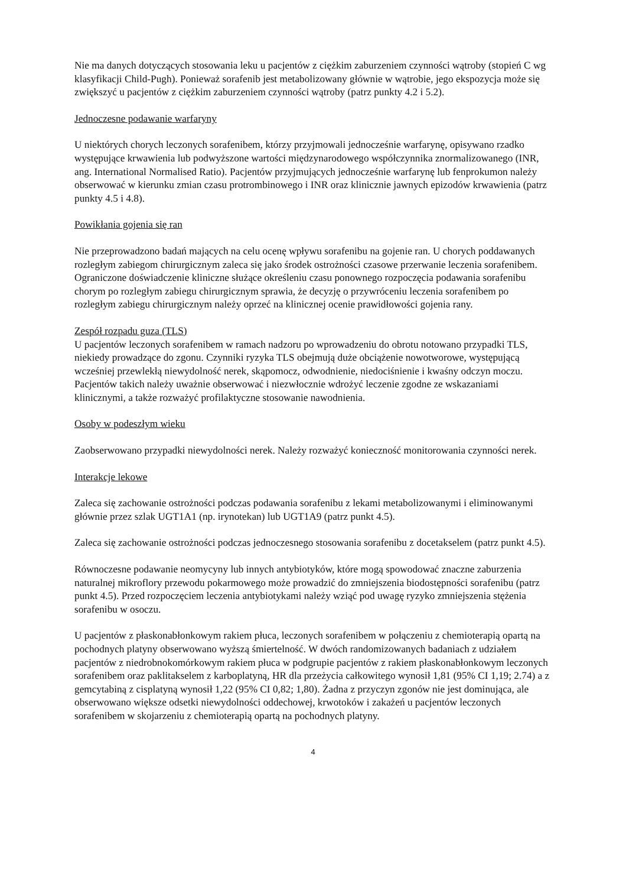Nie ma danych dotyczących stosowania leku u pacjentów z ciężkim zaburzeniem czynności wątroby (stopień C wg klasyfikacji Child-Pugh). Ponieważ sorafenib jest metabolizowany głównie w wątrobie, jego ekspozycja może się zwiększyć u pacjentów z ciężkim zaburzeniem czynności wątroby (patrz punkty 4.2 i 5.2).
Jednoczesne podawanie warfaryny
U niektórych chorych leczonych sorafenibem, którzy przyjmowali jednocześnie warfarynę, opisywano rzadko występujące krwawienia lub podwyższone wartości międzynarodowego współczynnika znormalizowanego (INR, ang. International Normalised Ratio). Pacjentów przyjmujących jednocześnie warfarynę lub fenprokumon należy obserwować w kierunku zmian czasu protrombinowego i INR oraz klinicznie jawnych epizodów krwawienia (patrz punkty 4.5 i 4.8).
Powikłania gojenia się ran
Nie przeprowadzono badań mających na celu ocenę wpływu sorafenibu na gojenie ran. U chorych poddawanych rozległym zabiegom chirurgicznym zaleca się jako środek ostrożności czasowe przerwanie leczenia sorafenibem. Ograniczone doświadczenie kliniczne służące określeniu czasu ponownego rozpoczęcia podawania sorafenibu chorym po rozległym zabiegu chirurgicznym sprawia, że decyzję o przywróceniu leczenia sorafenibem po rozległym zabiegu chirurgicznym należy oprzeć na klinicznej ocenie prawidłowości gojenia rany.
Zespół rozpadu guza (TLS)
U pacjentów leczonych sorafenibem w ramach nadzoru po wprowadzeniu do obrotu notowano przypadki TLS, niekiedy prowadzące do zgonu. Czynniki ryzyka TLS obejmują duże obciążenie nowotworowe, występującą wcześniej przewlekłą niewydolność nerek, skąpomocz, odwodnienie, niedociśnienie i kwaśny odczyn moczu. Pacjentów takich należy uważnie obserwować i niezwłocznie wdrożyć leczenie zgodne ze wskazaniami klinicznymi, a także rozważyć profilaktyczne stosowanie nawodnienia.
Osoby w podeszłym wieku
Zaobserwowano przypadki niewydolności nerek. Należy rozważyć konieczność monitorowania czynności nerek.
Interakcje lekowe
Zaleca się zachowanie ostrożności podczas podawania sorafenibu z lekami metabolizowanymi i eliminowanymi głównie przez szlak UGT1A1 (np. irynotekan) lub UGT1A9 (patrz punkt 4.5).
Zaleca się zachowanie ostrożności podczas jednoczesnego stosowania sorafenibu z docetakselem (patrz punkt 4.5).
Równoczesne podawanie neomycyny lub innych antybiotyków, które mogą spowodować znaczne zaburzenia naturalnej mikroflory przewodu pokarmowego może prowadzić do zmniejszenia biodostępności sorafenibu (patrz punkt 4.5). Przed rozpoczęciem leczenia antybiotykami należy wziąć pod uwagę ryzyko zmniejszenia stężenia sorafenibu w osoczu.
U pacjentów z płaskonabłonkowym rakiem płuca, leczonych sorafenibem w połączeniu z chemioterapią opartą na pochodnych platyny obserwowano wyższą śmiertelność. W dwóch randomizowanych badaniach z udziałem pacjentów z niedrobnokomórkowym rakiem płuca w podgrupie pacjentów z rakiem płaskonabłonkowym leczonych sorafenibem oraz paklitakselem z karboplatyną, HR dla przeżycia całkowitego wynosił 1,81 (95% CI 1,19; 2.74) a z gemcytabiną z cisplatyną wynosił 1,22 (95% CI 0,82; 1,80). Żadna z przyczyn zgonów nie jest dominująca, ale obserwowano większe odsetki niewydolności oddechowej, krwotoków i zakażeń u pacjentów leczonych sorafenibem w skojarzeniu z chemioterapią opartą na pochodnych platyny.
4